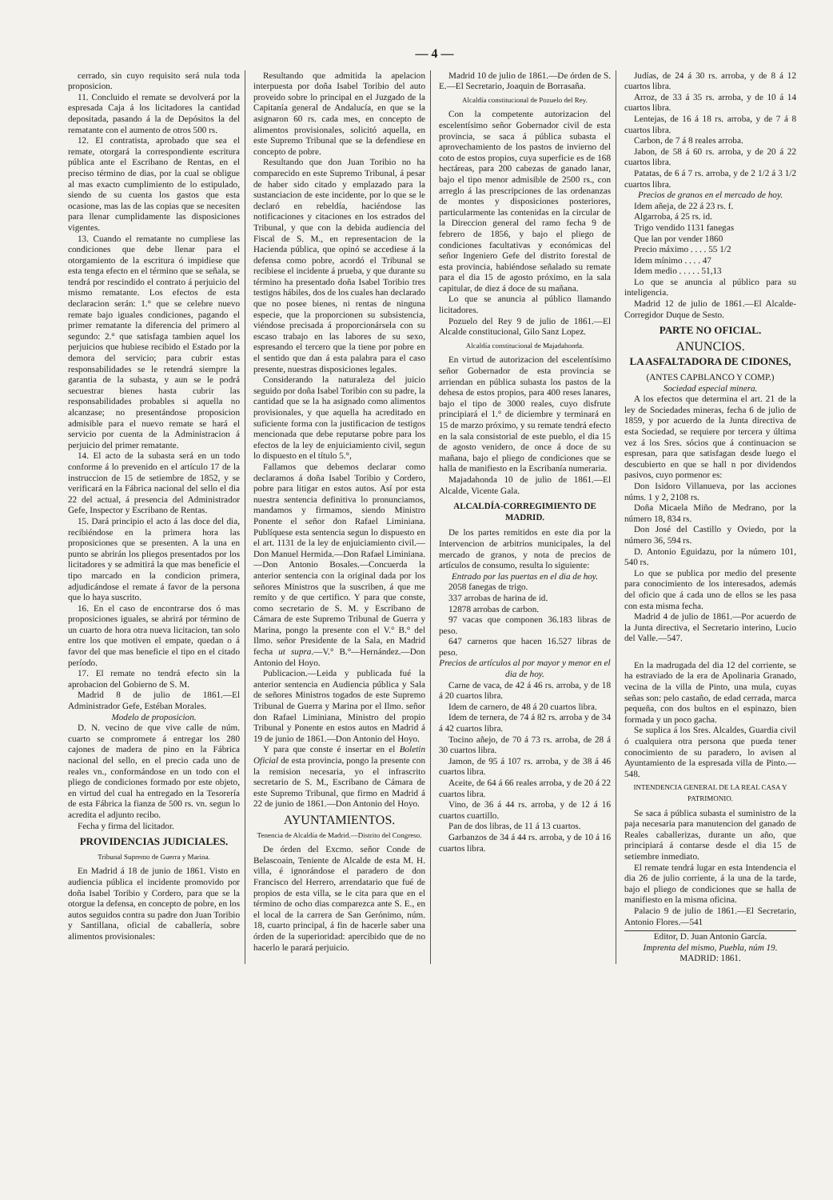— 4 —
cerrado, sin cuyo requisito será nula toda proposicion.
11. Concluido el remate se devolverá por la espresada Caja á los licitadores la cantidad depositada, pasando á la de Depósitos la del rematante con el aumento de otros 500 rs.
12. El contratista, aprobado que sea el remate, otorgará la correspondiente escritura pública ante el Escribano de Rentas, en el preciso término de dias, por la cual se obligue al mas exacto cumplimiento de lo estipulado, siendo de su cuenta los gastos que esta ocasione, mas las de las copias que se necesiten para llenar cumplidamente las disposiciones vigentes.
13. Cuando el rematante no cumpliese las condiciones que debe llenar para el otorgamiento de la escritura ó impidiese que esta tenga efecto en el término que se señala, se tendrá por rescindido el contrato á perjuicio del mismo rematante. Los efectos de esta declaracion serán: 1.° que se celebre nuevo remate bajo iguales condiciones, pagando el primer rematante la diferencia del primero al segundo: 2.° que satisfaga tambien aquel los perjuicios que hubiese recibido el Estado por la demora del servicio; para cubrir estas responsabilidades se le retendrá siempre la garantia de la subasta, y aun se le podrá secuestrar bienes hasta cubrir las responsabilidades probables si aquella no alcanzase; no presentándose proposicion admisible para el nuevo remate se hará el servicio por cuenta de la Administracion á perjuicio del primer rematante.
14. El acto de la subasta será en un todo conforme á lo prevenido en el artículo 17 de la instruccion de 15 de setiembre de 1852, y se verificará en la Fábrica nacional del sello el dia 22 del actual, á presencia del Administrador Gefe, Inspector y Escribano de Rentas.
15. Dará principio el acto á las doce del dia, recibiéndose en la primera hora las proposiciones que se presenten. A la una en punto se abrirán los pliegos presentados por los licitadores y se admitirá la que mas beneficie el tipo marcado en la condicion primera, adjudicándose el remate á favor de la persona que lo haya suscrito.
16. En el caso de encontrarse dos ó mas proposiciones iguales, se abrirá por término de un cuarto de hora otra nueva licitacion, tan solo entre los que motiven el empate, quedan o á favor del que mas beneficie el tipo en el citado período.
17. El remate no tendrá efecto sin la aprobacion del Gobierno de S. M.
Madrid 8 de julio de 1861.—El Administrador Gefe, Estéban Morales.
Modelo de proposicion.
D. N. vecino de que vive calle de núm. cuarto se compromete á entregar los 280 cajones de madera de pino en la Fábrica nacional del sello, en el precio cada uno de reales vn., conformándose en un todo con el pliego de condiciones formado por este objeto, en virtud del cual ha entregado en la Tesorería de esta Fábrica la fianza de 500 rs. vn. segun lo acredita el adjunto recibo.
Fecha y firma del licitador.
PROVIDENCIAS JUDICIALES.
Tribunal Supremo de Guerra y Marina.
En Madrid á 18 de junio de 1861. Visto en audiencia pública el incidente promovido por doña Isabel Toribio y Cordero, para que se la otorgue la defensa, en concepto de pobre, en los autos seguidos contra su padre don Juan Toribio y Santillana, oficial de caballería, sobre alimentos provisionales:
Resultando que admitida la apelacion interpuesta por doña Isabel Toribio del auto proveido sobre lo principal en el Juzgado de la Capitanía general de Andalucía, en que se la asignaron 60 rs. cada mes, en concepto de alimentos provisionales, solicitó aquella, en este Supremo Tribunal que se la defendiese en concepto de pobre.
Resultando que don Juan Toribio no ha comparecido en este Supremo Tribunal, á pesar de haber sido citado y emplazado para la sustanciacion de este incidente, por lo que se le declaró en rebeldía, haciéndose las notificaciones y citaciones en los estrados del Tribunal, y que con la debida audiencia del Fiscal de S. M., en representacion de la Hacienda pública, que opinó se accediese á la defensa como pobre, acordó el Tribunal se recibiese el incidente á prueba, y que durante su término ha presentado doña Isabel Toribio tres testigos hábiles, dos de los cuales han declarado que no posee bienes, ni rentas de ninguna especie, que la proporcionen su subsistencia, viéndose precisada á proporcionársela con su escaso trabajo en las labores de su sexo, espresando el tercero que la tiene por pobre en el sentido que dan á esta palabra para el caso presente, nuestras disposiciones legales.
Considerando la naturaleza del juicio seguido por doña Isabel Toribio con su padre, la cantidad que se la ha asignado como alimentos provisionales, y que aquella ha acreditado en suficiente forma con la justificacion de testigos mencionada que debe reputarse pobre para los efectos de la ley de enjuiciamiento civil, segun lo dispuesto en el título 5.°,
Fallamos que debemos declarar como declaramos á doña Isabel Toribio y Cordero, pobre para litigar en estos autos. Así por esta nuestra sentencia definitiva lo pronunciamos, mandamos y firmamos, siendo Ministro Ponente el señor don Rafael Liminiana. Publíquese esta sentencia segun lo dispuesto en el art. 1131 de la ley de enjuiciamiento civil.—Don Manuel Hermida.—Don Rafael Liminiana.—Don Antonio Bosales.—Concuerda la anterior sentencia con la original dada por los señores Ministros que la suscriben, á que me remito y de que certifico. Y para que conste, como secretario de S. M. y Escribano de Cámara de este Supremo Tribunal de Guerra y Marina, pongo la presente con el V.° B.° del Ilmo. señor Presidente de la Sala, en Madrid fecha ut supra.—V.° B.°—Hernández.—Don Antonio del Hoyo.
Publicacion.—Leida y publicada fué la anterior sentencia en Audiencia pública y Sala de señores Ministros togados de este Supremo Tribunal de Guerra y Marina por el Ilmo. señor don Rafael Liminiana, Ministro del propio Tribunal y Ponente en estos autos en Madrid á 19 de junio de 1861.—Don Antonio del Hoyo.
Y para que conste é insertar en el Boletin Oficial de esta provincia, pongo la presente con la remision necesaria, yo el infrascrito secretario de S. M., Escribano de Cámara de este Supremo Tribunal, que firmo en Madrid á 22 de junio de 1861.—Don Antonio del Hoyo.
AYUNTAMIENTOS.
Tenencia de Alcaldía de Madrid.—Distrito del Congreso.
De órden del Excmo. señor Conde de Belascoain, Teniente de Alcalde de esta M. H. villa, é ignorándose el paradero de don Francisco del Herrero, arrendatario que fué de propios de esta villa, se le cita para que en el término de ocho dias comparezca ante S. E., en el local de la carrera de San Gerónimo, núm. 18, cuarto principal, á fin de hacerle saber una órden de la superioridad: apercibido que de no hacerlo le parará perjuicio.
Madrid 10 de julio de 1861.—De órden de S. E.—El Secretario, Joaquin de Borrasaña.
Alcaldía constitucional de Pozuelo del Rey.
Con la competente autorizacion del escelentísimo señor Gobernador civil de esta provincia, se saca á pública subasta el aprovechamiento de los pastos de invierno del coto de estos propios, cuya superficie es de 168 hectáreas, para 200 cabezas de ganado lanar, bajo el tipo menor admisible de 2500 rs., con arreglo á las prescripciones de las ordenanzas de montes y disposiciones posteriores, particularmente las contenidas en la circular de la Direccion general del ramo fecha 9 de febrero de 1856, y bajo el pliego de condiciones facultativas y económicas del señor Ingeniero Gefe del distrito forestal de esta provincia, habiéndose señalado su remate para el dia 15 de agosto próximo, en la sala capitular, de diez á doce de su mañana.
Lo que se anuncia al público llamando licitadores.
Pozuelo del Rey 9 de julio de 1861.—El Alcalde constitucional, Gilo Sanz Lopez.
Alcaldía constitucional de Majadahonda.
En virtud de autorizacion del escelentísimo señor Gobernador de esta provincia se arriendan en pública subasta los pastos de la dehesa de estos propios, para 400 reses lanares, bajo el tipo de 3000 reales, cuyo disfrute principiará el 1.° de diciembre y terminará en 15 de marzo próximo, y su remate tendrá efecto en la sala consistorial de este pueblo, el dia 15 de agosto venidero, de once á doce de su mañana, bajo el pliego de condiciones que se halla de manifiesto en la Escribanía numeraria.
Majadahonda 10 de julio de 1861.—El Alcalde, Vicente Gala.
ALCALDÍA-CORREGIMIENTO DE MADRID.
De los partes remitidos en este dia por la Intervencion de arbitrios municipales, la del mercado de granos, y nota de precios de artículos de consumo, resulta lo siguiente:
Entrado por las puertas en el dia de hoy.
2058 fanegas de trigo.
337 arrobas de harina de id.
12878 arrobas de carbon.
97 vacas que componen 36.183 libras de peso.
647 carneros que hacen 16.527 libras de peso.
Precios de artículos al por mayor y menor en el dia de hoy.
Carne de vaca, de 42 á 46 rs. arroba, y de 18 á 20 cuartos libra.
Idem de carnero, de 48 á 20 cuartos libra.
Idem de ternera, de 74 á 82 rs. arroba y de 34 á 42 cuartos libra.
Tocino añejo, de 70 á 73 rs. arroba, de 28 á 30 cuartos libra.
Jamon, de 95 á 107 rs. arroba, y de 38 á 46 cuartos libra.
Aceite, de 64 á 66 reales arroba, y de 20 á 22 cuartos libra.
Vino, de 36 á 44 rs. arroba, y de 12 á 16 cuartos cuartillo.
Pan de dos libras, de 11 á 13 cuartos.
Garbanzos de 34 á 44 rs. arroba, y de 10 á 16 cuartos libra.
Judías, de 24 á 30 rs. arroba, y de 8 á 12 cuartos libra.
Arroz, de 33 á 35 rs. arroba, y de 10 á 14 cuartos libra.
Lentejas, de 16 á 18 rs. arroba, y de 7 á 8 cuartos libra.
Carbon, de 7 á 8 reales arroba.
Jabon, de 58 á 60 rs. arroba, y de 20 á 22 cuartos libra.
Patatas, de 6 á 7 rs. arroba, y de 2 1/2 á 3 1/2 cuartos libra.
Precios de granos en el mercado de hoy.
Idem añeja, de 22 á 23 rs. f.
Algarroba, á 25 rs. id.
Trigo vendido 1131 fanegas
Que lan por vender 1860
Precio máximo . . . . 55 1/2
Idem mínimo . . . . 47
Idem medio . . . . . 51,13
Lo que se anuncia al público para su inteligencia.
Madrid 12 de julio de 1861.—El Alcalde-Corregidor Duque de Sesto.
PARTE NO OFICIAL.
ANUNCIOS.
LA ASFALTADORA DE CIDONES,
(ANTES CAPBLANCO Y COMP.)
Sociedad especial minera.
A los efectos que determina el art. 21 de la ley de Sociedades mineras, fecha 6 de julio de 1859, y por acuerdo de la Junta directiva de esta Sociedad, se requiere por tercera y última vez á los Sres. sócios que á continuacion se espresan, para que satisfagan desde luego el descubierto en que se hall n por dividendos pasivos, cuyo pormenor es:
Don Isidoro Villanueva, por las acciones núms. 1 y 2, 2108 rs.
Doña Micaela Miño de Medrano, por la número 18, 834 rs.
Don José del Castillo y Oviedo, por la número 36, 594 rs.
D. Antonio Eguidazu, por la número 101, 540 rs.
Lo que se publica por medio del presente para conocimiento de los interesados, además del oficio que á cada uno de ellos se les pasa con esta misma fecha.
Madrid 4 de julio de 1861.—Por acuerdo de la Junta directiva, el Secretario interino, Lucio del Valle.—547.
En la madrugada del dia 12 del corriente, se ha estraviado de la era de Apolinaria Granado, vecina de la villa de Pinto, una mula, cuyas señas son: pelo castaño, de edad cerrada, marca pequeña, con dos bultos en el espinazo, bien formada y un poco gacha.
Se suplica á los Sres. Alcaldes, Guardia civil ó cualquiera otra persona que pueda tener conocimiento de su paradero, lo avisen al Ayuntamiento de la espresada villa de Pinto.—548.
INTENDENCIA GENERAL DE LA REAL CASA Y PATRIMONIO.
Se saca á pública subasta el suministro de la paja necesaria para manutencion del ganado de Reales caballerizas, durante un año, que principiará á contarse desde el dia 15 de setiembre inmediato.
El remate tendrá lugar en esta Intendencia el dia 26 de julio corriente, á la una de la tarde, bajo el pliego de condiciones que se halla de manifiesto en la misma oficina.
Palacio 9 de julio de 1861.—El Secretario, Antonio Flores.—541
Editor, D. Juan Antonio García.
Imprenta del mismo, Puebla, núm 19.
MADRID: 1861.